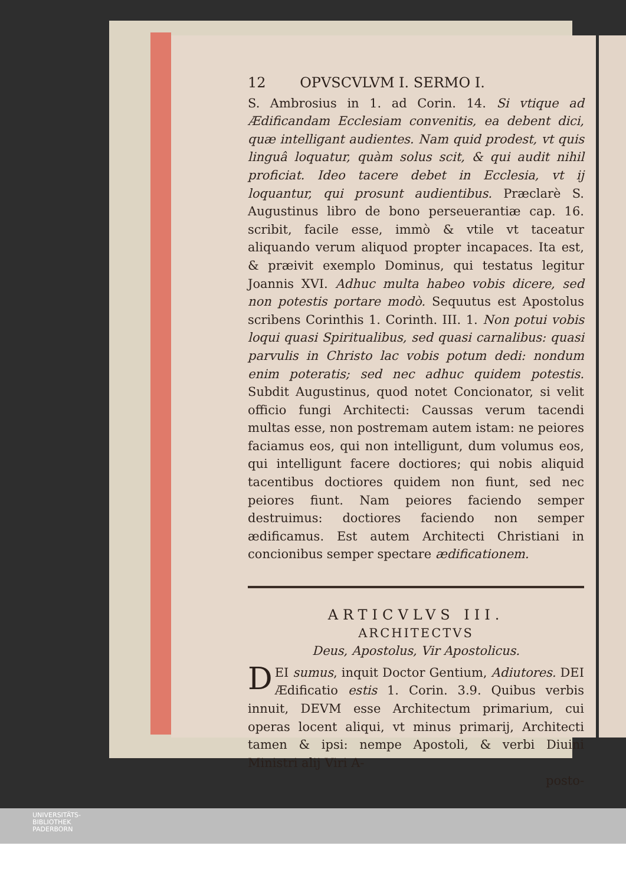12 OPVSCVLVM I. SERMO I.
S. Ambrosius in 1. ad Corin. 14. Si vtique ad Ædificandam Ecclesiam convenitis, ea debent dici, quæ intelligant audientes. Nam quid prodest, vt quis linguâ loquatur, quàm solus scit, & qui audit nihil proficiat. Ideo tacere debet in Ecclesia, vt ij loquantur, qui prosunt audientibus. Præclarè S. Augustinus libro de bono perseuerantiæ cap. 16. scribit, facile esse, immò & vtile vt taceatur aliquando verum aliquod propter incapaces. Ita est, & præivit exemplo Dominus, qui testatus legitur Joannis XVI. Adhuc multa habeo vobis dicere, sed non potestis portare modò. Sequutus est Apostolus scribens Corinthis 1. Corinth. III. 1. Non potui vobis loqui quasi Spiritualibus, sed quasi carnalibus: quasi parvulis in Christo lac vobis potum dedi: nondum enim poteratis; sed nec adhuc quidem potestis. Subdit Augustinus, quod notet Concionator, si velit officio fungi Architecti: Caussas verum tacendi multas esse, non postremam autem istam: ne peiores faciamus eos, qui non intelligunt, dum volumus eos, qui intelligunt facere doctiores; qui nobis aliquid tacentibus doctiores quidem non fiunt, sed nec peiores fiunt. Nam peiores faciendo semper destruimus: doctiores faciendo non semper ædificamus. Est autem Architecti Christiani in concionibus semper spectare ædificationem.
ARTICVLVS III.
ARCHITECTVS
Deus, Apostolus, Vir Apostolicus.
DEI sumus, inquit Doctor Gentium, Adiutores. DEI Ædificatio estis 1. Corin. 3.9. Quibus verbis innuit, DEVM esse Architectum primarium, cui operas locent aliqui, vt minus primarij, Architecti tamen & ipsi: nempe Apostoli, & verbi Diuini Ministri alij Viri A-
posto-
UNIVERSITÄTS-
BIBLIOTHEK
PADERBORN